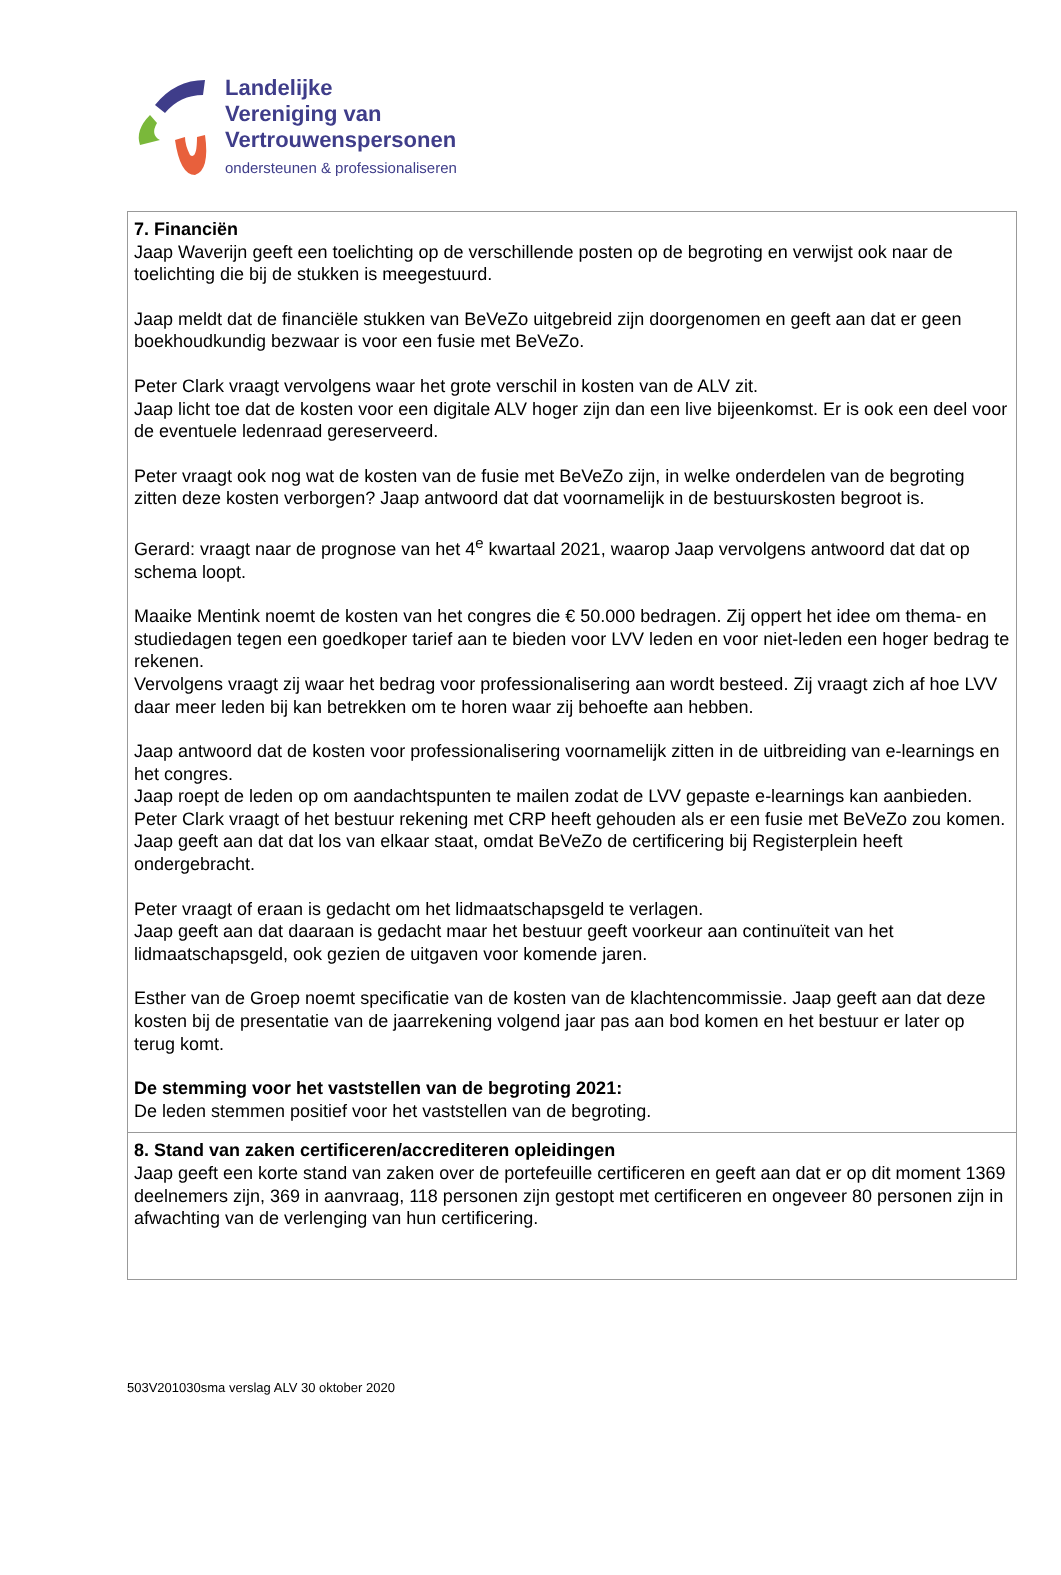Landelijke
Vereniging van
Vertrouwenspersonen
ondersteunen & professionaliseren
| 7. Financiën Jaap Waverijn geeft een toelichting op de verschillende posten op de begroting en verwijst ook naar de toelichting die bij de stukken is meegestuurd. Jaap meldt dat de financiële stukken van BeVeZo uitgebreid zijn doorgenomen en geeft aan dat er geen boekhoudkundig bezwaar is voor een fusie met BeVeZo. Peter Clark vraagt vervolgens waar het grote verschil in kosten van de ALV zit. Jaap licht toe dat de kosten voor een digitale ALV hoger zijn dan een live bijeenkomst. Er is ook een deel voor de eventuele ledenraad gereserveerd. Peter vraagt ook nog wat de kosten van de fusie met BeVeZo zijn, in welke onderdelen van de begroting zitten deze kosten verborgen? Jaap antwoord dat dat voornamelijk in de bestuurskosten begroot is. Gerard: vraagt naar de prognose van het 4<sup>e</sup> kwartaal 2021, waarop Jaap vervolgens antwoord dat dat op schema loopt. Maaike Mentink noemt de kosten van het congres die € 50.000 bedragen. Zij oppert het idee om thema- en studiedagen tegen een goedkoper tarief aan te bieden voor LVV leden en voor niet-leden een hoger bedrag te rekenen. Vervolgens vraagt zij waar het bedrag voor professionalisering aan wordt besteed. Zij vraagt zich af hoe LVV daar meer leden bij kan betrekken om te horen waar zij behoefte aan hebben. Jaap antwoord dat de kosten voor professionalisering voornamelijk zitten in de uitbreiding van e-learnings en het congres. Jaap roept de leden op om aandachtspunten te mailen zodat de LVV gepaste e-learnings kan aanbieden. Peter Clark vraagt of het bestuur rekening met CRP heeft gehouden als er een fusie met BeVeZo zou komen. Jaap geeft aan dat dat los van elkaar staat, omdat BeVeZo de certificering bij Registerplein heeft ondergebracht. Peter vraagt of eraan is gedacht om het lidmaatschapsgeld te verlagen. Jaap geeft aan dat daaraan is gedacht maar het bestuur geeft voorkeur aan continuïteit van het lidmaatschapsgeld, ook gezien de uitgaven voor komende jaren. Esther van de Groep noemt specificatie van de kosten van de klachtencommissie. Jaap geeft aan dat deze kosten bij de presentatie van de jaarrekening volgend jaar pas aan bod komen en het bestuur er later op terug komt. De stemming voor het vaststellen van de begroting 2021: De leden stemmen positief voor het vaststellen van de begroting. |
| 8. Stand van zaken certificeren/accrediteren opleidingen Jaap geeft een korte stand van zaken over de portefeuille certificeren en geeft aan dat er op dit moment 1369 deelnemers zijn, 369 in aanvraag, 118 personen zijn gestopt met certificeren en ongeveer 80 personen zijn in afwachting van de verlenging van hun certificering. |
503V201030sma verslag ALV 30 oktober 2020